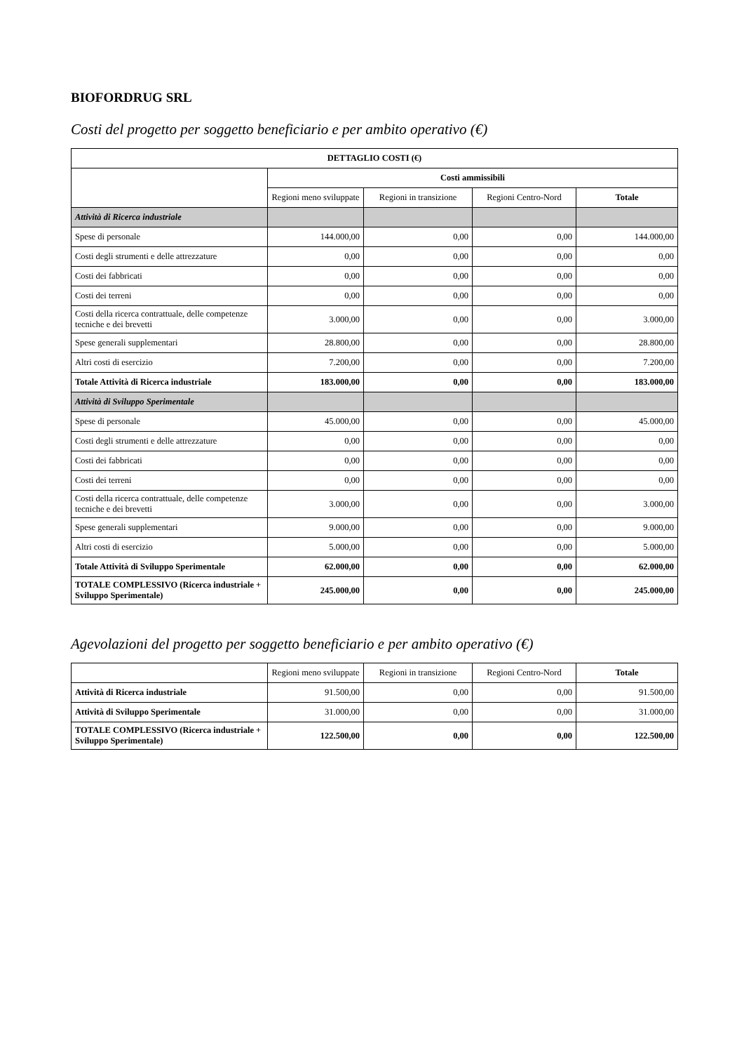BIOFORDRUG SRL
Costi del progetto per soggetto beneficiario e per ambito operativo (€)
| DETTAGLIO COSTI (€) | | | | |
| --- | --- | --- | --- | --- |
| | Costi ammissibili | | | |
| | Regioni meno sviluppate | Regioni in transizione | Regioni Centro-Nord | Totale |
| Attività di Ricerca industriale | | | | |
| Spese di personale | 144.000,00 | 0,00 | 0,00 | 144.000,00 |
| Costi degli strumenti e delle attrezzature | 0,00 | 0,00 | 0,00 | 0,00 |
| Costi dei fabbricati | 0,00 | 0,00 | 0,00 | 0,00 |
| Costi dei terreni | 0,00 | 0,00 | 0,00 | 0,00 |
| Costi della ricerca contrattuale, delle competenze tecniche e dei brevetti | 3.000,00 | 0,00 | 0,00 | 3.000,00 |
| Spese generali supplementari | 28.800,00 | 0,00 | 0,00 | 28.800,00 |
| Altri costi di esercizio | 7.200,00 | 0,00 | 0,00 | 7.200,00 |
| Totale Attività di Ricerca industriale | 183.000,00 | 0,00 | 0,00 | 183.000,00 |
| Attività di Sviluppo Sperimentale | | | | |
| Spese di personale | 45.000,00 | 0,00 | 0,00 | 45.000,00 |
| Costi degli strumenti e delle attrezzature | 0,00 | 0,00 | 0,00 | 0,00 |
| Costi dei fabbricati | 0,00 | 0,00 | 0,00 | 0,00 |
| Costi dei terreni | 0,00 | 0,00 | 0,00 | 0,00 |
| Costi della ricerca contrattuale, delle competenze tecniche e dei brevetti | 3.000,00 | 0,00 | 0,00 | 3.000,00 |
| Spese generali supplementari | 9.000,00 | 0,00 | 0,00 | 9.000,00 |
| Altri costi di esercizio | 5.000,00 | 0,00 | 0,00 | 5.000,00 |
| Totale Attività di Sviluppo Sperimentale | 62.000,00 | 0,00 | 0,00 | 62.000,00 |
| TOTALE COMPLESSIVO (Ricerca industriale + Sviluppo Sperimentale) | 245.000,00 | 0,00 | 0,00 | 245.000,00 |
Agevolazioni del progetto per soggetto beneficiario e per ambito operativo (€)
| | Regioni meno sviluppate | Regioni in transizione | Regioni Centro-Nord | Totale |
| Attività di Ricerca industriale | 91.500,00 | 0,00 | 0,00 | 91.500,00 |
| Attività di Sviluppo Sperimentale | 31.000,00 | 0,00 | 0,00 | 31.000,00 |
| TOTALE COMPLESSIVO (Ricerca industriale + Sviluppo Sperimentale) | 122.500,00 | 0,00 | 0,00 | 122.500,00 |